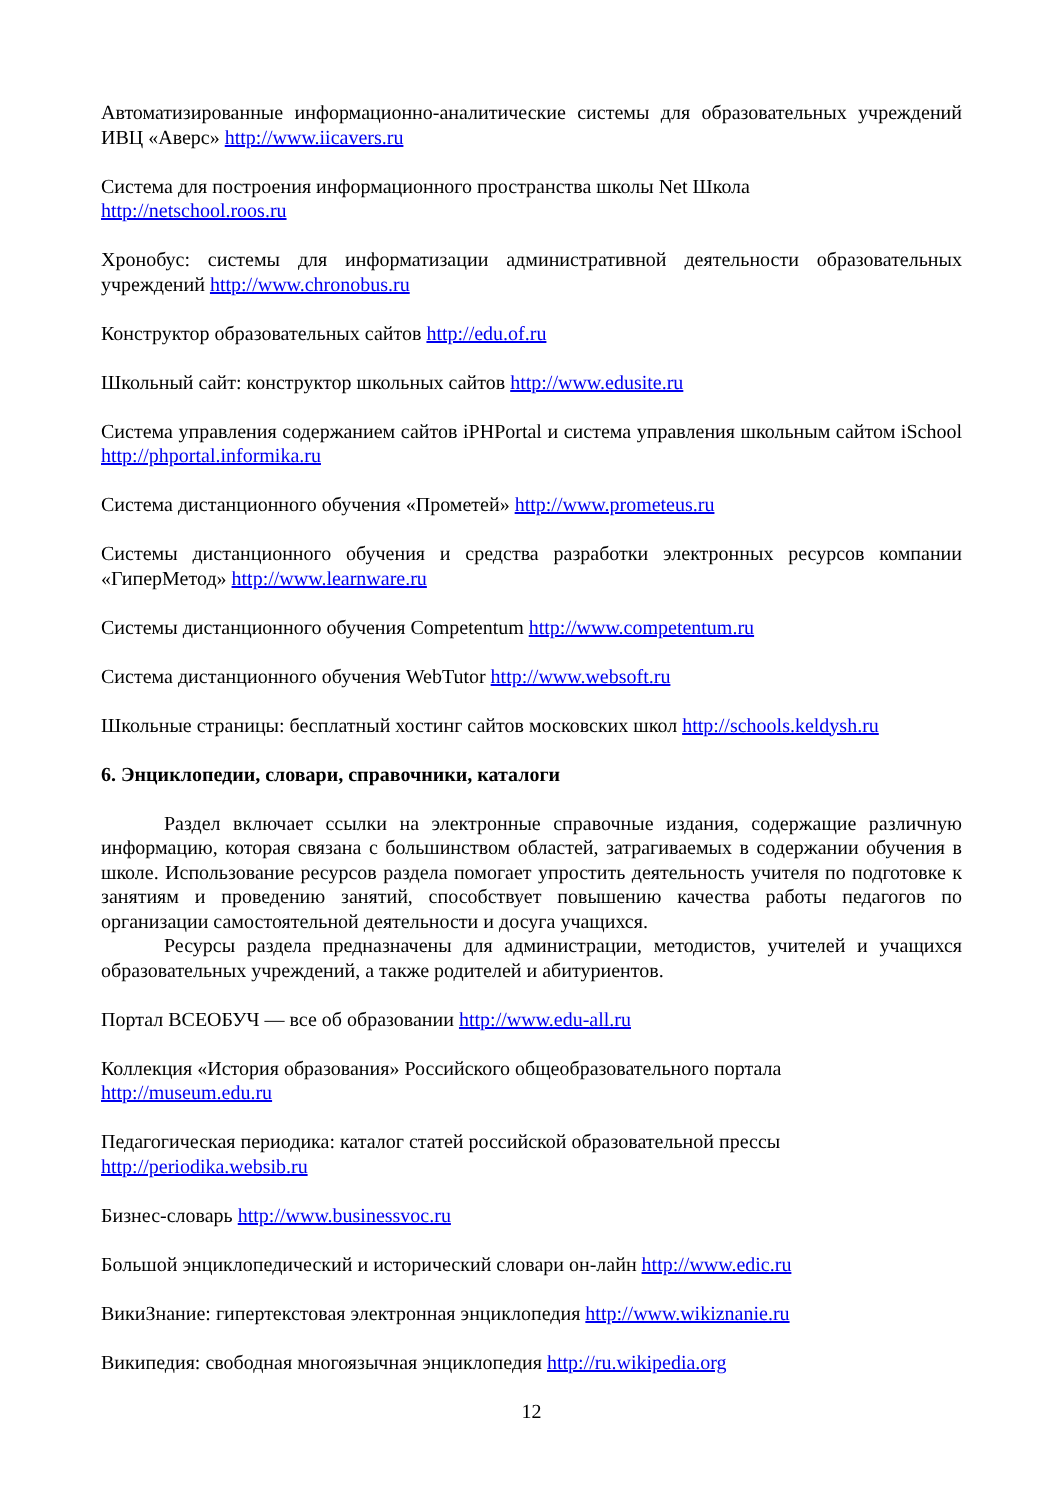Автоматизированные информационно-аналитические системы для образовательных учреждений ИВЦ «Аверс» http://www.iicavers.ru
Система для построения информационного пространства школы Net Школа
http://netschool.roos.ru
Хронобус: системы для информатизации административной деятельности образовательных учреждений http://www.chronobus.ru
Конструктор образовательных сайтов http://edu.of.ru
Школьный сайт: конструктор школьных сайтов http://www.edusite.ru
Система управления содержанием сайтов iPHPortal и система управления школьным сайтом iSchool http://phportal.informika.ru
Система дистанционного обучения «Прометей» http://www.prometeus.ru
Системы дистанционного обучения и средства разработки электронных ресурсов компании «ГиперМетод» http://www.learnware.ru
Системы дистанционного обучения Competentum http://www.competentum.ru
Система дистанционного обучения WebTutor http://www.websoft.ru
Школьные страницы: бесплатный хостинг сайтов московских школ http://schools.keldysh.ru
6. Энциклопедии, словари, справочники, каталоги
Раздел включает ссылки на электронные справочные издания, содержащие различную информацию, которая связана с большинством областей, затрагиваемых в содержании обучения в школе. Использование ресурсов раздела помогает упростить деятельность учителя по подготовке к занятиям и проведению занятий, способствует повышению качества работы педагогов по организации самостоятельной деятельности и досуга учащихся.
Ресурсы раздела предназначены для администрации, методистов, учителей и учащихся образовательных учреждений, а также родителей и абитуриентов.
Портал ВСЕОБУЧ — все об образовании http://www.edu-all.ru
Коллекция «История образования» Российского общеобразовательного портала
http://museum.edu.ru
Педагогическая периодика: каталог статей российской образовательной прессы
http://periodika.websib.ru
Бизнес-словарь http://www.businessvoc.ru
Большой энциклопедический и исторический словари он-лайн http://www.edic.ru
ВикиЗнание: гипертекстовая электронная энциклопедия http://www.wikiznanie.ru
Википедия: свободная многоязычная энциклопедия http://ru.wikipedia.org
12